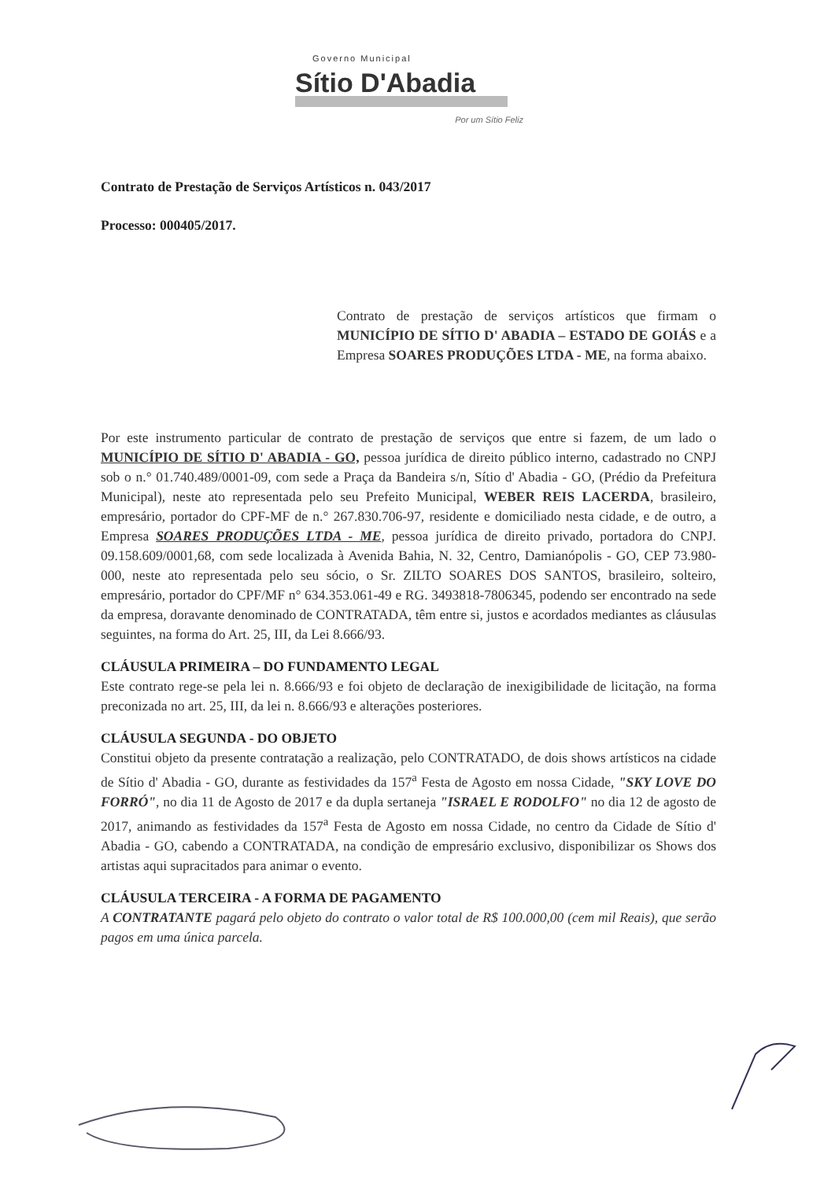Governo Municipal
Sítio D'Abadia
Por um Sítio Feliz
Contrato de Prestação de Serviços Artísticos n. 043/2017
Processo: 000405/2017.
Contrato de prestação de serviços artísticos que firmam o MUNICÍPIO DE SÍTIO D' ABADIA – ESTADO DE GOIÁS e a Empresa SOARES PRODUÇÕES LTDA - ME, na forma abaixo.
Por este instrumento particular de contrato de prestação de serviços que entre si fazem, de um lado o MUNICÍPIO DE SÍTIO D' ABADIA - GO, pessoa jurídica de direito público interno, cadastrado no CNPJ sob o n.° 01.740.489/0001-09, com sede a Praça da Bandeira s/n, Sítio d' Abadia - GO, (Prédio da Prefeitura Municipal), neste ato representada pelo seu Prefeito Municipal, WEBER REIS LACERDA, brasileiro, empresário, portador do CPF-MF de n.° 267.830.706-97, residente e domiciliado nesta cidade, e de outro, a Empresa SOARES PRODUÇÕES LTDA - ME, pessoa jurídica de direito privado, portadora do CNPJ. 09.158.609/0001,68, com sede localizada à Avenida Bahia, N. 32, Centro, Damianópolis - GO, CEP 73.980-000, neste ato representada pelo seu sócio, o Sr. ZILTO SOARES DOS SANTOS, brasileiro, solteiro, empresário, portador do CPF/MF n° 634.353.061-49 e RG. 3493818-7806345, podendo ser encontrado na sede da empresa, doravante denominado de CONTRATADA, têm entre si, justos e acordados mediantes as cláusulas seguintes, na forma do Art. 25, III, da Lei 8.666/93.
CLÁUSULA PRIMEIRA – DO FUNDAMENTO LEGAL
Este contrato rege-se pela lei n. 8.666/93 e foi objeto de declaração de inexigibilidade de licitação, na forma preconizada no art. 25, III, da lei n. 8.666/93 e alterações posteriores.
CLÁUSULA SEGUNDA - DO OBJETO
Constitui objeto da presente contratação a realização, pelo CONTRATADO, de dois shows artísticos na cidade de Sítio d' Abadia - GO, durante as festividades da 157<sup>a</sup> Festa de Agosto em nossa Cidade, "SKY LOVE DO FORRÓ", no dia 11 de Agosto de 2017 e da dupla sertaneja "ISRAEL E RODOLFO" no dia 12 de agosto de 2017, animando as festividades da 157<sup>a</sup> Festa de Agosto em nossa Cidade, no centro da Cidade de Sítio d' Abadia - GO, cabendo a CONTRATADA, na condição de empresário exclusivo, disponibilizar os Shows dos artistas aqui supracitados para animar o evento.
CLÁUSULA TERCEIRA - A FORMA DE PAGAMENTO
A CONTRATANTE pagará pelo objeto do contrato o valor total de R$ 100.000,00 (cem mil Reais), que serão pagos em uma única parcela.